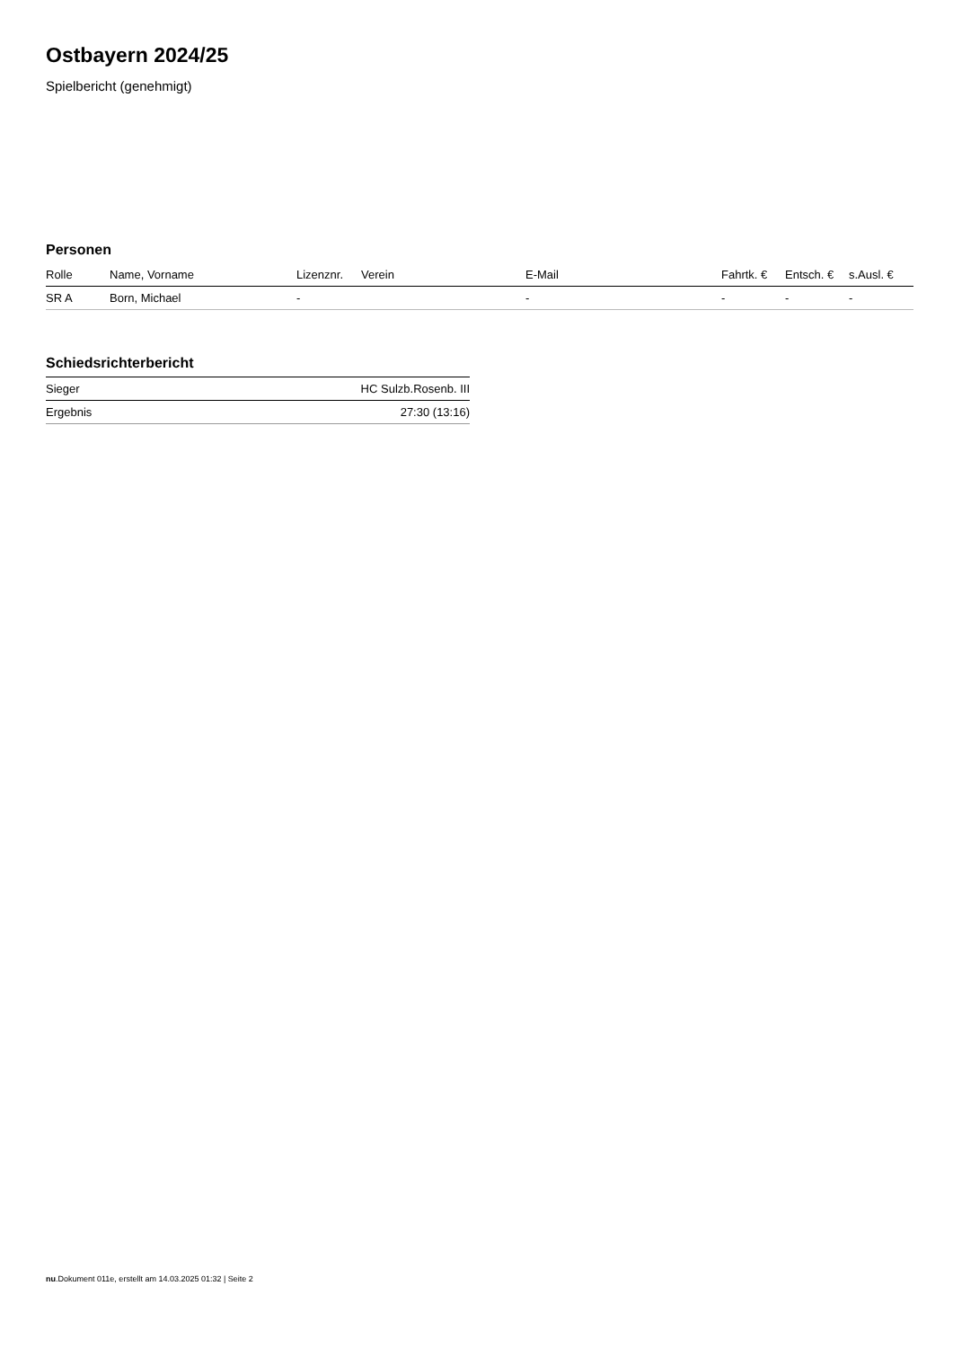Ostbayern 2024/25
Spielbericht (genehmigt)
Personen
| Rolle | Name, Vorname | Lizenznr. | Verein | E-Mail | Fahrtk. € | Entsch. € | s.Ausl. € |
| --- | --- | --- | --- | --- | --- | --- | --- |
| SR A | Born, Michael | - | | - | - | - | - |
Schiedsrichterbericht
| Sieger | HC Sulzb.Rosenb. III |
| Ergebnis | 27:30 (13:16) |
nu.Dokument 011e, erstellt am 14.03.2025 01:32 | Seite 2